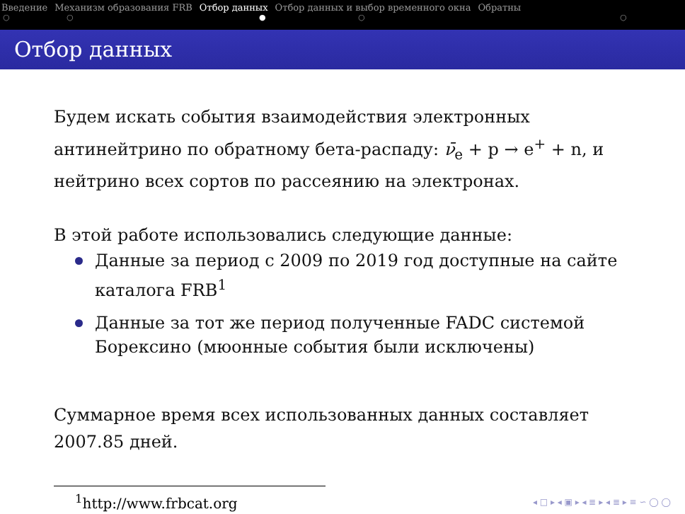Введение Механизм образования FRB Отбор данных Отбор данных и выбор временного окна Обратны
○ ○ ● ○ ○
Отбор данных
Будем искать события взаимодействия электронных антинейтрино по обратному бета-распаду: ν̄<sub>e</sub> + p → e<sup>+</sup> + n, и нейтрино всех сортов по рассеянию на электронах.
В этой работе использовались следующие данные:
Данные за период с 2009 по 2019 год доступные на сайте каталога FRB<sup>1</sup>
Данные за тот же период полученные FADC системой Борексино (мюонные события были исключены)
Суммарное время всех использованных данных составляет 2007.85 дней.
<sup>1</sup> http://www.frbcat.org
◂ □ ▸ ◂ ▣ ▸ ◂ ≣ ▸ ◂ ≣ ▸ ≡ ∽ ◯ ◯